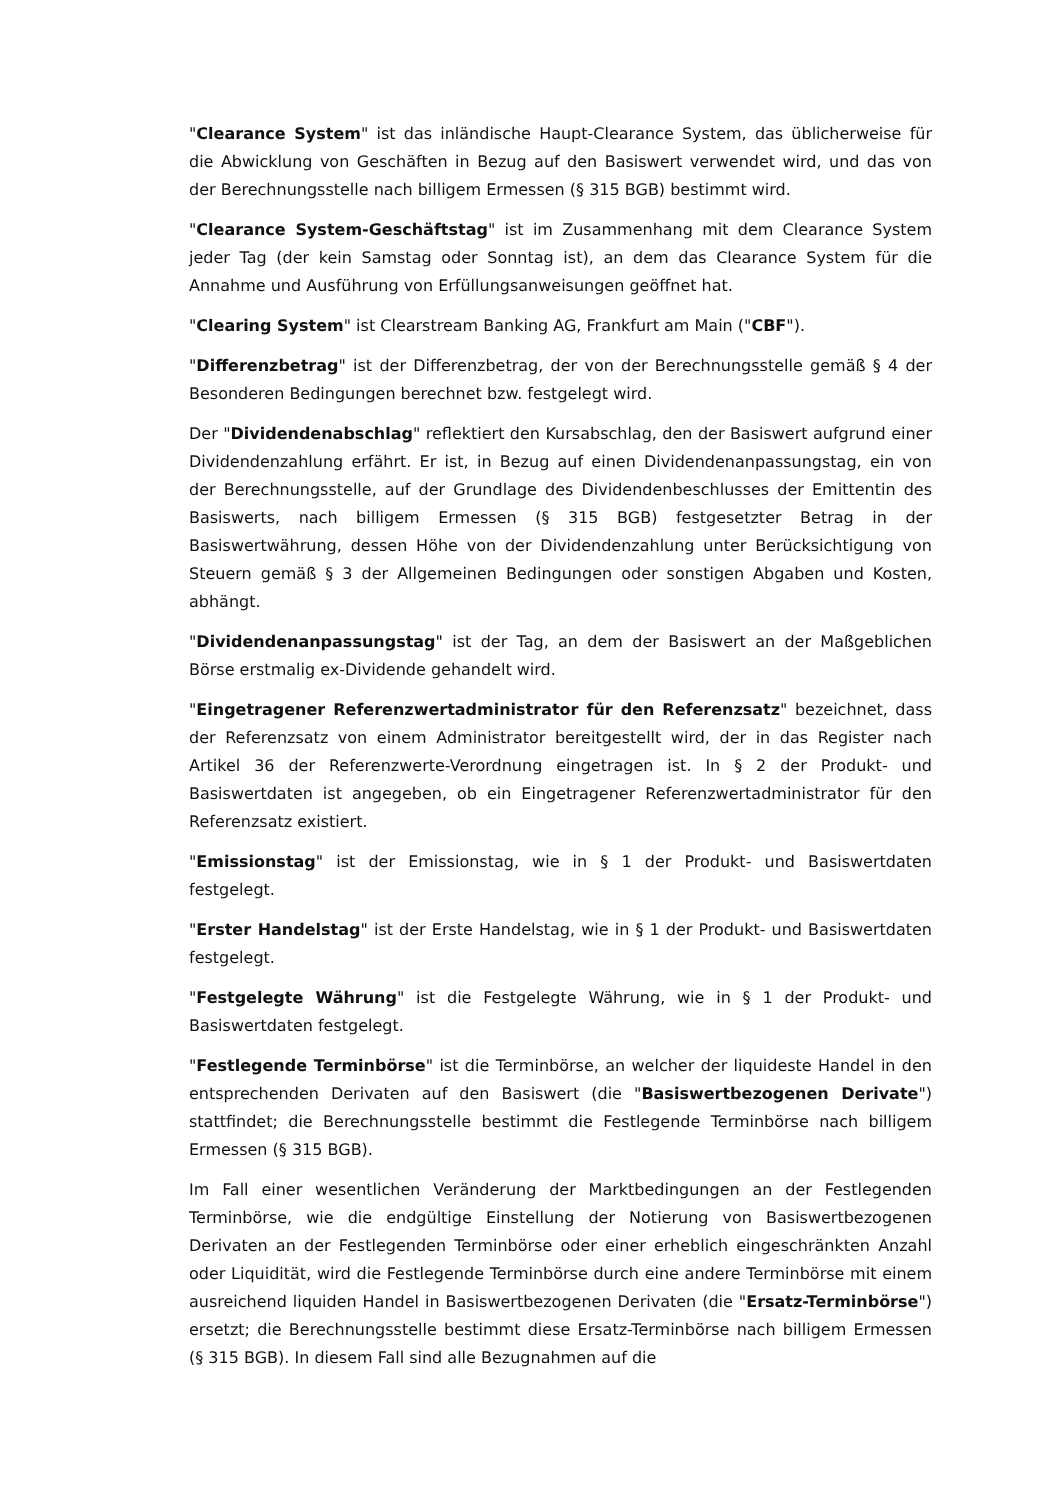"Clearance System" ist das inländische Haupt-Clearance System, das üblicherweise für die Abwicklung von Geschäften in Bezug auf den Basiswert verwendet wird, und das von der Berechnungsstelle nach billigem Ermessen (§ 315 BGB) bestimmt wird.
"Clearance System-Geschäftstag" ist im Zusammenhang mit dem Clearance System jeder Tag (der kein Samstag oder Sonntag ist), an dem das Clearance System für die Annahme und Ausführung von Erfüllungsanweisungen geöffnet hat.
"Clearing System" ist Clearstream Banking AG, Frankfurt am Main ("CBF").
"Differenzbetrag" ist der Differenzbetrag, der von der Berechnungsstelle gemäß § 4 der Besonderen Bedingungen berechnet bzw. festgelegt wird.
Der "Dividendenabschlag" reflektiert den Kursabschlag, den der Basiswert aufgrund einer Dividendenzahlung erfährt. Er ist, in Bezug auf einen Dividendenanpassungstag, ein von der Berechnungsstelle, auf der Grundlage des Dividendenbeschlusses der Emittentin des Basiswerts, nach billigem Ermessen (§ 315 BGB) festgesetzter Betrag in der Basiswertwährung, dessen Höhe von der Dividendenzahlung unter Berücksichtigung von Steuern gemäß § 3 der Allgemeinen Bedingungen oder sonstigen Abgaben und Kosten, abhängt.
"Dividendenanpassungstag" ist der Tag, an dem der Basiswert an der Maßgeblichen Börse erstmalig ex-Dividende gehandelt wird.
"Eingetragener Referenzwertadministrator für den Referenzsatz" bezeichnet, dass der Referenzsatz von einem Administrator bereitgestellt wird, der in das Register nach Artikel 36 der Referenzwerte-Verordnung eingetragen ist. In § 2 der Produkt- und Basiswertdaten ist angegeben, ob ein Eingetragener Referenzwertadministrator für den Referenzsatz existiert.
"Emissionstag" ist der Emissionstag, wie in § 1 der Produkt- und Basiswertdaten festgelegt.
"Erster Handelstag" ist der Erste Handelstag, wie in § 1 der Produkt- und Basiswertdaten festgelegt.
"Festgelegte Währung" ist die Festgelegte Währung, wie in § 1 der Produkt- und Basiswertdaten festgelegt.
"Festlegende Terminbörse" ist die Terminbörse, an welcher der liquideste Handel in den entsprechenden Derivaten auf den Basiswert (die "Basiswertbezogenen Derivate") stattfindet; die Berechnungsstelle bestimmt die Festlegende Terminbörse nach billigem Ermessen (§ 315 BGB).
Im Fall einer wesentlichen Veränderung der Marktbedingungen an der Festlegenden Terminbörse, wie die endgültige Einstellung der Notierung von Basiswertbezogenen Derivaten an der Festlegenden Terminbörse oder einer erheblich eingeschränkten Anzahl oder Liquidität, wird die Festlegende Terminbörse durch eine andere Terminbörse mit einem ausreichend liquiden Handel in Basiswertbezogenen Derivaten (die "Ersatz-Terminbörse") ersetzt; die Berechnungsstelle bestimmt diese Ersatz-Terminbörse nach billigem Ermessen (§ 315 BGB). In diesem Fall sind alle Bezugnahmen auf die